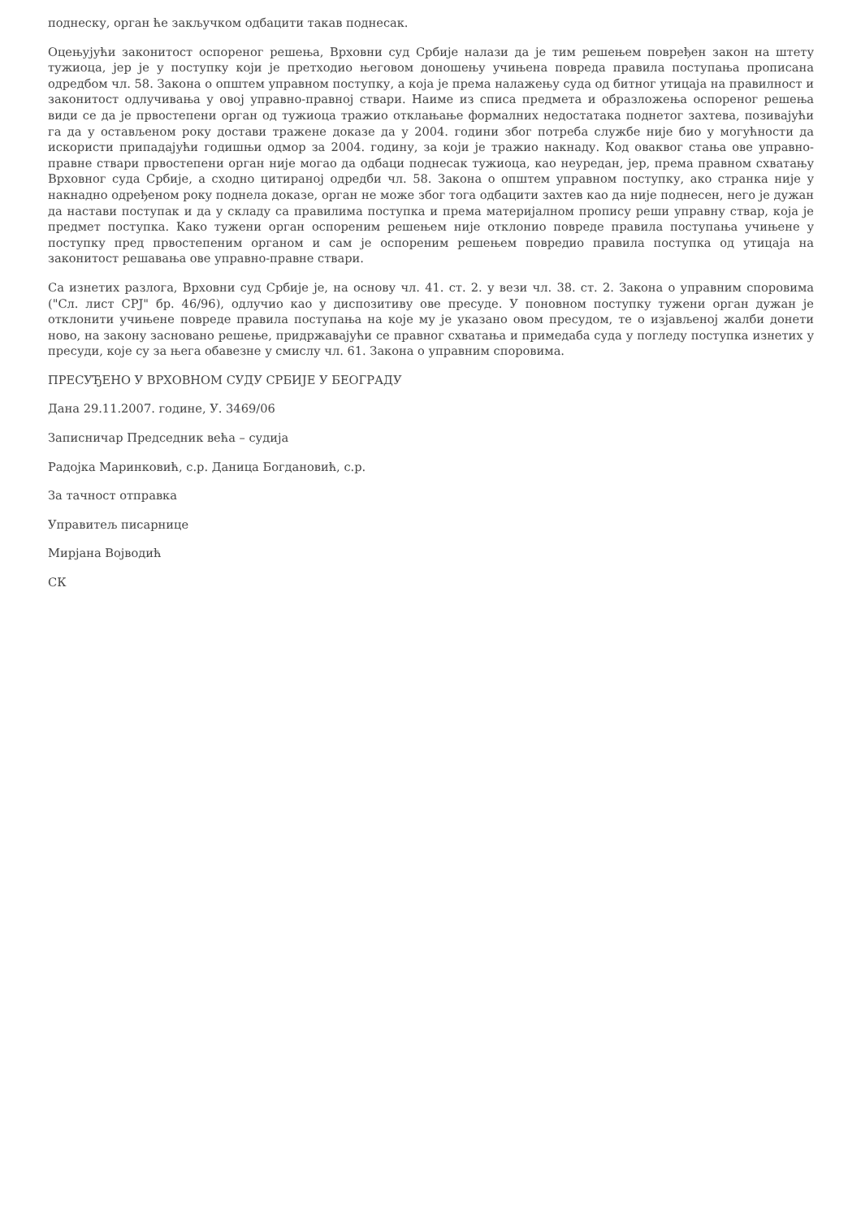поднеску, орган ће закључком одбацити такав поднесак.
Оцењујући законитост оспореног решења, Врховни суд Србије налази да је тим решењем повређен закон на штету тужиоца, јер је у поступку који је претходио његовом доношењу учињена повреда правила поступања прописана одредбом чл. 58. Закона о општем управном поступку, а која је према налажењу суда од битног утицаја на правилност и законитост одлучивања у овој управно-правној ствари. Наиме из списа предмета и образложења оспореног решења види се да је првостепени орган од тужиоца тражио отклањање формалних недостатака поднетог захтева, позивајући га да у остављеном року достави тражене доказе да у 2004. години због потреба службе није био у могућности да искористи припадајући годишњи одмор за 2004. годину, за који је тражио накнаду. Код оваквог стања ове управно-правне ствари првостепени орган није могао да одбаци поднесак тужиоца, као неуредан, јер, према правном схватању Врховног суда Србије, а сходно цитираној одредби чл. 58. Закона о општем управном поступку, ако странка није у накнадно одређеном року поднела доказе, орган не може због тога одбацити захтев као да није поднесен, него је дужан да настави поступак и да у складу са правилима поступка и према материјалном пропису реши управну ствар, која је предмет поступка. Како тужени орган оспореним решењем није отклонио повреде правила поступања учињене у поступку пред првостепеним органом и сам је оспореним решењем повредио правила поступка од утицаја на законитост решавања ове управно-правне ствари.
Са изнетих разлога, Врховни суд Србије је, на основу чл. 41. ст. 2. у вези чл. 38. ст. 2. Закона о управним споровима ("Сл. лист СРЈ" бр. 46/96), одлучио као у диспозитиву ове пресуде. У поновном поступку тужени орган дужан је отклонити учињене повреде правила поступања на које му је указано овом пресудом, те о изјављеној жалби донети ново, на закону засновано решење, придржавајући се правног схватања и примедаба суда у погледу поступка изнетих у пресуди, које су за њега обавезне у смислу чл. 61. Закона о управним споровима.
ПРЕСУЂЕНО У ВРХОВНОМ СУДУ СРБИЈЕ У БЕОГРАДУ
Дана 29.11.2007. године, У. 3469/06
Записничар Председник већа – судија
Радојка Маринковић, с.р. Даница Богдановић, с.р.
За тачност отправка
Управитељ писарнице
Мирјана Војводић
СК